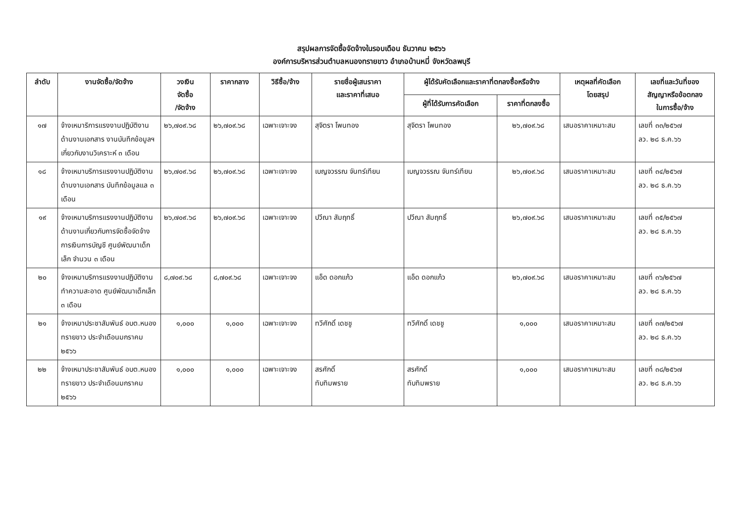สรุปผลการจัดซื้อจัดจ้างในรอบเดือน ธันวาคม ๒๕๖๖
องค์การบริหารส่วนตำบลหนองทรายขาว อำเภอบ้านหมี่ จังหวัดลพบุรี
| ลำดับ | งานจัดซื้อ/จัดจ้าง | วงเงิน จัดซื้อ /จัดจ้าง | ราคากลาง | วิธีซื้อ/จ้าง | รายชื่อผู้เสนราคา และราคาที่เสนอ | ผู้ได้รับคัดเลือกและราคาที่ตกลงซื้อหรือจ้าง | | เหตุผลที่คัดเลือก โดยสรุป | เลขที่และวันที่ของ สัญญาหรือข้อตกลง ในการซื้อ/จ้าง |
| --- | --- | --- | --- | --- | --- | --- | --- | --- | --- |
| | | | | | | ผู้ที่ได้รับการคัดเลือก | ราคาที่ตกลงซื้อ | | |
| ๑๗ | จ้างเหมาริการแรงงานปฏิบัติงานด้านงานเอกสาร งานบันทึกข้อมูลฯ เกี่ยวกับงานวิเคราะห์ ๓ เดือน | ๒๖,๗๐๙.๖๘ | ๒๖,๗๐๙.๖๘ | เฉพาะเจาะจง | สุจิตรา โพนทอง | สุจิตรา โพนทอง | ๒๖,๗๐๙.๖๘ | เสนอราคาเหมาะสม | เลขที่ ๓๓/๒๕๖๗ ลว. ๒๘ ธ.ค.๖๖ |
| ๑๘ | จ้างเหมาบริการแรงงานปฏิบัติงานด้านงานเอกสาร บันทึกข้อมูลแล ๓ เดือน | ๒๖,๗๐๙.๖๘ | ๒๖,๗๐๙.๖๘ | เฉพาะเจาะจง | เบญจวรรณ จันทร์เทียน | เบญจวรรณ จันทร์เทียน | ๒๖,๗๐๙.๖๘ | เสนอราคาเหมาะสม | เลขที่ ๓๔/๒๕๖๗ ลว. ๒๘ ธ.ค.๖๖ |
| ๑๙ | จ้างเหมาบริการแรงงานปฏิบัติงานด้านงานเกี่ยวกับการจัดซื้อจัดจ้างการเงินการบัญชี ศูนย์พัฒนาเด็กเล็ก จำนวน ๓ เดือน | ๒๖,๗๐๙.๖๘ | ๒๖,๗๐๙.๖๘ | เฉพาะเจาะจง | ปวีณา สัมฤทธิ์ | ปวีณา สัมฤทธิ์ | ๒๖,๗๐๙.๖๘ | เสนอราคาเหมาะสม | เลขที่ ๓๕/๒๕๖๗ ลว. ๒๘ ธ.ค.๖๖ |
| ๒๐ | จ้างเหมาบริการแรงงานปฏิบัติงานทำความสะอาด ศูนย์พัฒนาเด็กเล็ก ๓ เดือน | ๘,๗๐๙.๖๘ | ๘,๗๐๙.๖๘ | เฉพาะเจาะจง | แอ็ด ดอกแก้ว | แอ็ด ดอกแก้ว | ๒๖,๗๐๙.๖๘ | เสนอราคาเหมาะสม | เลขที่ ๓๖/๒๕๖๗ ลว. ๒๘ ธ.ค.๖๖ |
| ๒๑ | จ้างเหมาประชาสัมพันธ์ อบต.หนองทรายขาว ประจำเดือนมกราคม ๒๕๖๖ | ๑,๐๐๐ | ๑,๐๐๐ | เฉพาะเจาะจง | ทวีศักดิ์ เดชชู | ทวีศักดิ์ เดชชู | ๑,๐๐๐ | เสนอราคาเหมาะสม | เลขที่ ๓๗/๒๕๖๗ ลว. ๒๘ ธ.ค.๖๖ |
| ๒๒ | จ้างเหมาประชาสัมพันธ์ อบต.หนองทรายขาว ประจำเดือนมกราคม ๒๕๖๖ | ๑,๐๐๐ | ๑,๐๐๐ | เฉพาะเจาะจง | สรศักดิ์ ทับทิมพราย | สรศักดิ์ ทับทิมพราย | ๑,๐๐๐ | เสนอราคาเหมาะสม | เลขที่ ๓๘/๒๕๖๗ ลว. ๒๘ ธ.ค.๖๖ |